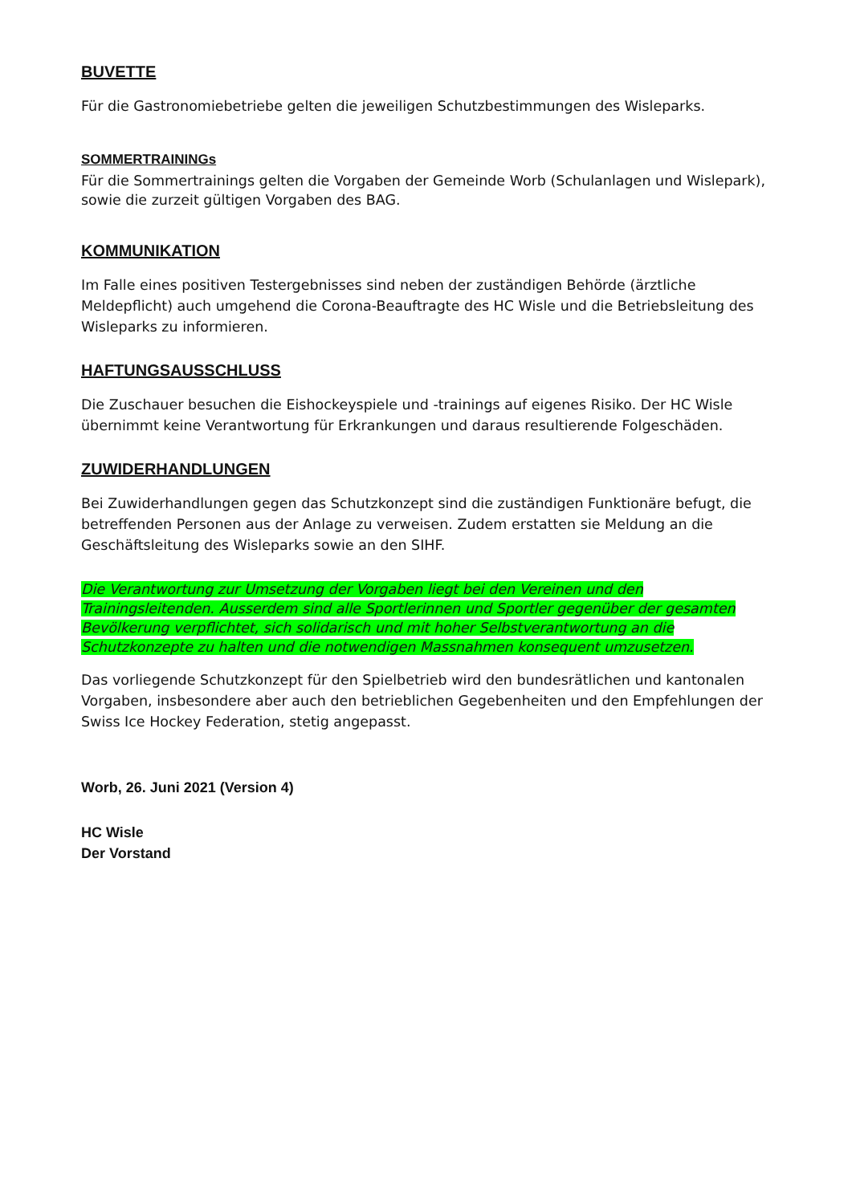BUVETTE
Für die Gastronomiebetriebe gelten die jeweiligen Schutzbestimmungen des Wisleparks.
SOMMERTRAININGs
Für die Sommertrainings gelten die Vorgaben der Gemeinde Worb (Schulanlagen und Wislepark), sowie die zurzeit gültigen Vorgaben des BAG.
KOMMUNIKATION
Im Falle eines positiven Testergebnisses sind neben der zuständigen Behörde (ärztliche Meldepflicht) auch umgehend die Corona-Beauftragte des HC Wisle und die Betriebsleitung des Wisleparks zu informieren.
HAFTUNGSAUSSCHLUSS
Die Zuschauer besuchen die Eishockeyspiele und -trainings auf eigenes Risiko. Der HC Wisle übernimmt keine Verantwortung für Erkrankungen und daraus resultierende Folgeschäden.
ZUWIDERHANDLUNGEN
Bei Zuwiderhandlungen gegen das Schutzkonzept sind die zuständigen Funktionäre befugt, die betreffenden Personen aus der Anlage zu verweisen. Zudem erstatten sie Meldung an die Geschäftsleitung des Wisleparks sowie an den SIHF.
Die Verantwortung zur Umsetzung der Vorgaben liegt bei den Vereinen und den Trainingsleitenden. Ausserdem sind alle Sportlerinnen und Sportler gegenüber der gesamten Bevölkerung verpflichtet, sich solidarisch und mit hoher Selbstverantwortung an die Schutzkonzepte zu halten und die notwendigen Massnahmen konsequent umzusetzen.
Das vorliegende Schutzkonzept für den Spielbetrieb wird den bundesrätlichen und kantonalen Vorgaben, insbesondere aber auch den betrieblichen Gegebenheiten und den Empfehlungen der Swiss Ice Hockey Federation, stetig angepasst.
Worb, 26. Juni 2021 (Version 4)
HC Wisle
Der Vorstand